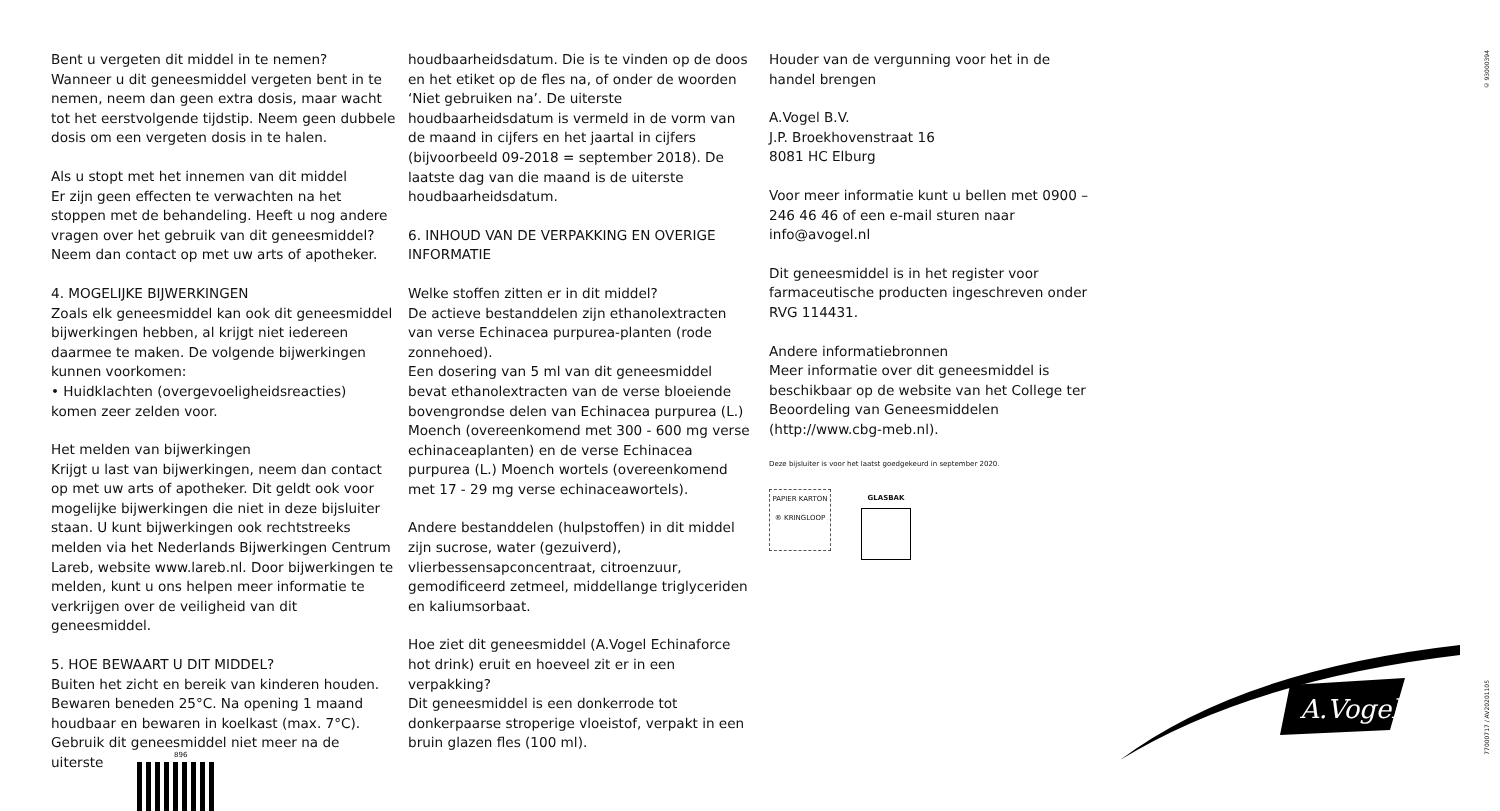© 93000394
Bent u vergeten dit middel in te nemen?
Wanneer u dit geneesmiddel vergeten bent in te nemen, neem dan geen extra dosis, maar wacht tot het eerstvolgende tijdstip. Neem geen dubbele dosis om een vergeten dosis in te halen.
Als u stopt met het innemen van dit middel
Er zijn geen effecten te verwachten na het stoppen met de behandeling. Heeft u nog andere vragen over het gebruik van dit geneesmiddel? Neem dan contact op met uw arts of apotheker.
4. MOGELIJKE BIJWERKINGEN
Zoals elk geneesmiddel kan ook dit geneesmiddel bijwerkingen hebben, al krijgt niet iedereen daarmee te maken. De volgende bijwerkingen kunnen voorkomen:
• Huidklachten (overgevoeligheidsreacties) komen zeer zelden voor.
Het melden van bijwerkingen
Krijgt u last van bijwerkingen, neem dan contact op met uw arts of apotheker. Dit geldt ook voor mogelijke bijwerkingen die niet in deze bijsluiter staan. U kunt bijwerkingen ook rechtstreeks melden via het Nederlands Bijwerkingen Centrum Lareb, website www.lareb.nl. Door bijwerkingen te melden, kunt u ons helpen meer informatie te verkrijgen over de veiligheid van dit geneesmiddel.
5. HOE BEWAART U DIT MIDDEL?
Buiten het zicht en bereik van kinderen houden. Bewaren beneden 25°C. Na opening 1 maand houdbaar en bewaren in koelkast (max. 7°C). Gebruik dit geneesmiddel niet meer na de uiterste
houdbaarheidsdatum. Die is te vinden op de doos en het etiket op de fles na, of onder de woorden ‘Niet gebruiken na’. De uiterste houdbaarheidsdatum is vermeld in de vorm van de maand in cijfers en het jaartal in cijfers (bijvoorbeeld 09-2018 = september 2018). De laatste dag van die maand is de uiterste houdbaarheidsdatum.
6. INHOUD VAN DE VERPAKKING EN OVERIGE INFORMATIE
Welke stoffen zitten er in dit middel?
De actieve bestanddelen zijn ethanolextracten van verse Echinacea purpurea-planten (rode zonnehoed).
Een dosering van 5 ml van dit geneesmiddel bevat ethanolextracten van de verse bloeiende bovengrondse delen van Echinacea purpurea (L.) Moench (overeenkomend met 300 - 600 mg verse echinaceaplanten) en de verse Echinacea purpurea (L.) Moench wortels (overeenkomend met 17 - 29 mg verse echinaceawortels).
Andere bestanddelen (hulpstoffen) in dit middel zijn sucrose, water (gezuiverd), vlierbessensapconcentraat, citroenzuur, gemodificeerd zetmeel, middellange triglyceriden en kaliumsorbaat.
Hoe ziet dit geneesmiddel (A.Vogel Echinaforce hot drink) eruit en hoeveel zit er in een verpakking?
Dit geneesmiddel is een donkerrode tot donkerpaarse stroperige vloeistof, verpakt in een bruin glazen fles (100 ml).
Houder van de vergunning voor het in de handel brengen
A.Vogel B.V.
J.P. Broekhovenstraat 16
8081 HC Elburg
Voor meer informatie kunt u bellen met 0900 – 246 46 46 of een e-mail sturen naar info@avogel.nl
Dit geneesmiddel is in het register voor farmaceutische producten ingeschreven onder RVG 114431.
Andere informatiebronnen
Meer informatie over dit geneesmiddel is beschikbaar op de website van het College ter Beoordeling van Geneesmiddelen (http://www.cbg-meb.nl).
Deze bijsluiter is voor het laatst goedgekeurd in september 2020.
PAPIER KARTON ® KRINGLOOP
GLASBAK
896
A.Vogel
77000717 / AV20201105